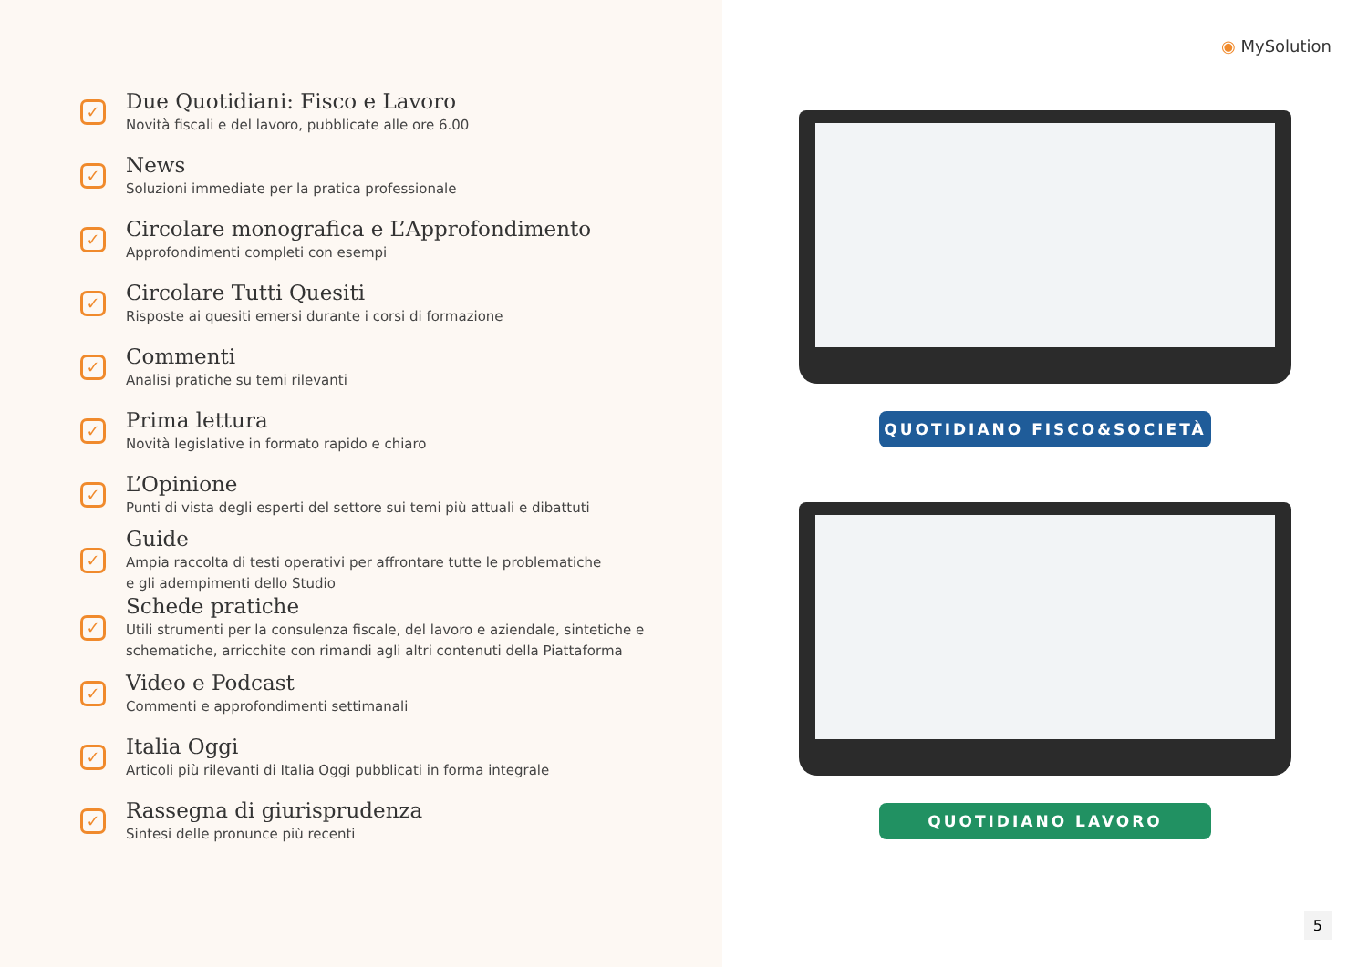✓
Due Quotidiani: Fisco e Lavoro
Novità fiscali e del lavoro, pubblicate alle ore 6.00
✓
News
Soluzioni immediate per la pratica professionale
✓
Circolare monografica e L’Approfondimento
Approfondimenti completi con esempi
✓
Circolare Tutti Quesiti
Risposte ai quesiti emersi durante i corsi di formazione
✓
Commenti
Analisi pratiche su temi rilevanti
✓
Prima lettura
Novità legislative in formato rapido e chiaro
✓
L’Opinione
Punti di vista degli esperti del settore sui temi più attuali e dibattuti
✓
Guide
Ampia raccolta di testi operativi per affrontare tutte le problematiche
e gli adempimenti dello Studio
✓
Schede pratiche
Utili strumenti per la consulenza fiscale, del lavoro e aziendale, sintetiche e
schematiche, arricchite con rimandi agli altri contenuti della Piattaforma
✓
Video e Podcast
Commenti e approfondimenti settimanali
✓
Italia Oggi
Articoli più rilevanti di Italia Oggi pubblicati in forma integrale
✓
Rassegna di giurisprudenza
Sintesi delle pronunce più recenti
◉ MySolution
QUOTIDIANO FISCO&SOCIETÀ
QUOTIDIANO LAVORO
5